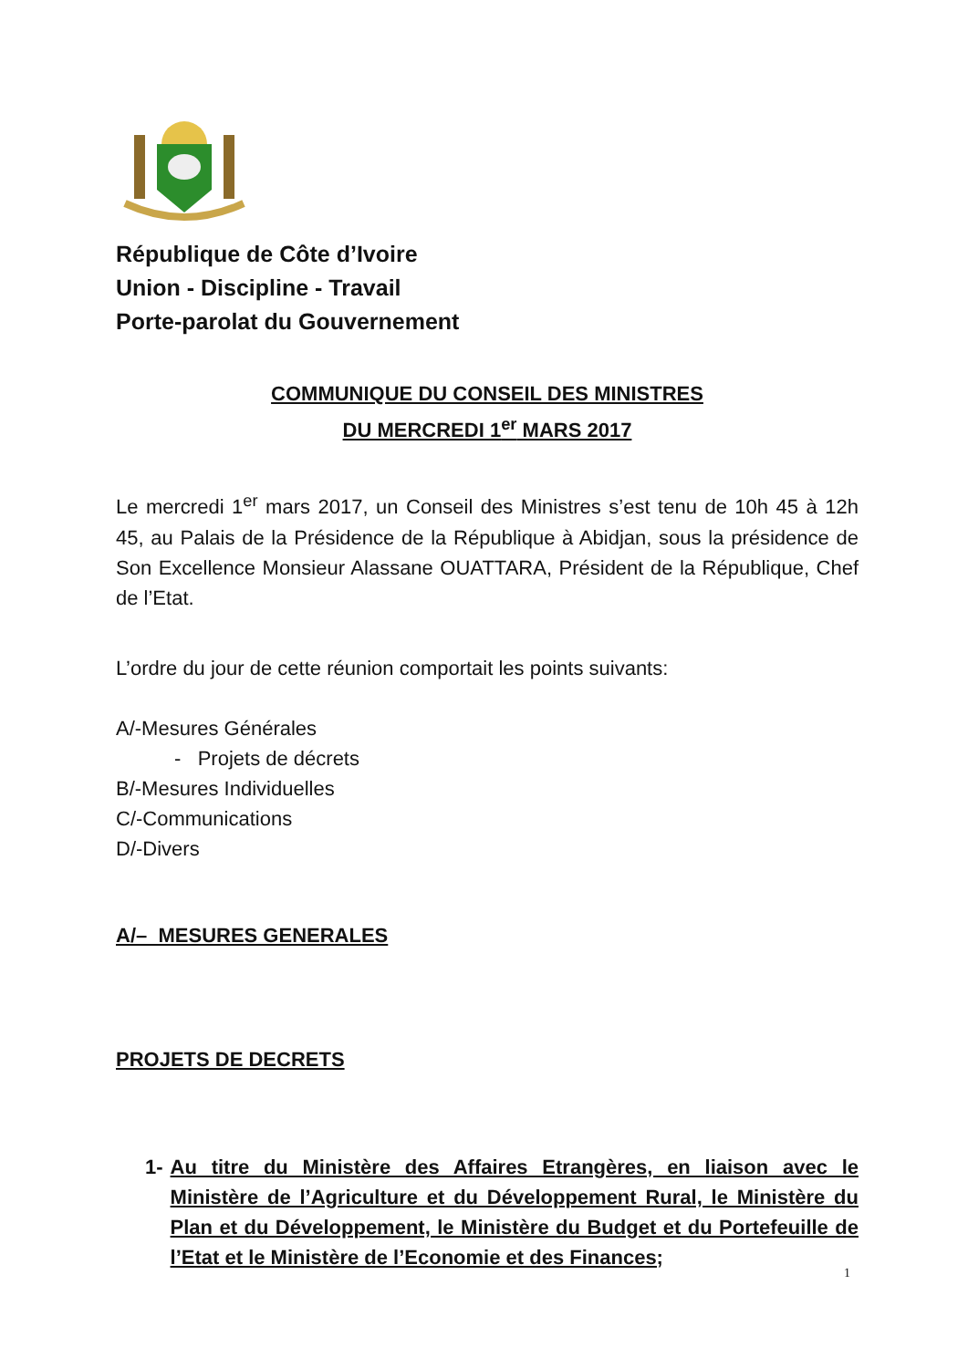République de Côte d’Ivoire
Union - Discipline - Travail
Porte-parolat du Gouvernement
COMMUNIQUE DU CONSEIL DES MINISTRES
DU MERCREDI 1<sup>er</sup> MARS 2017
Le mercredi 1<sup>er</sup> mars 2017, un Conseil des Ministres s’est tenu de 10h 45 à 12h 45, au Palais de la Présidence de la République à Abidjan, sous la présidence de Son Excellence Monsieur Alassane OUATTARA, Président de la République, Chef de l’Etat.
L’ordre du jour de cette réunion comportait les points suivants:
A/-Mesures Générales
- Projets de décrets
B/-Mesures Individuelles
C/-Communications
D/-Divers
A/– MESURES GENERALES
PROJETS DE DECRETS
1- Au titre du Ministère des Affaires Etrangères, en liaison avec le Ministère de l’Agriculture et du Développement Rural, le Ministère du Plan et du Développement, le Ministère du Budget et du Portefeuille de l’Etat et le Ministère de l’Economie et des Finances;
1